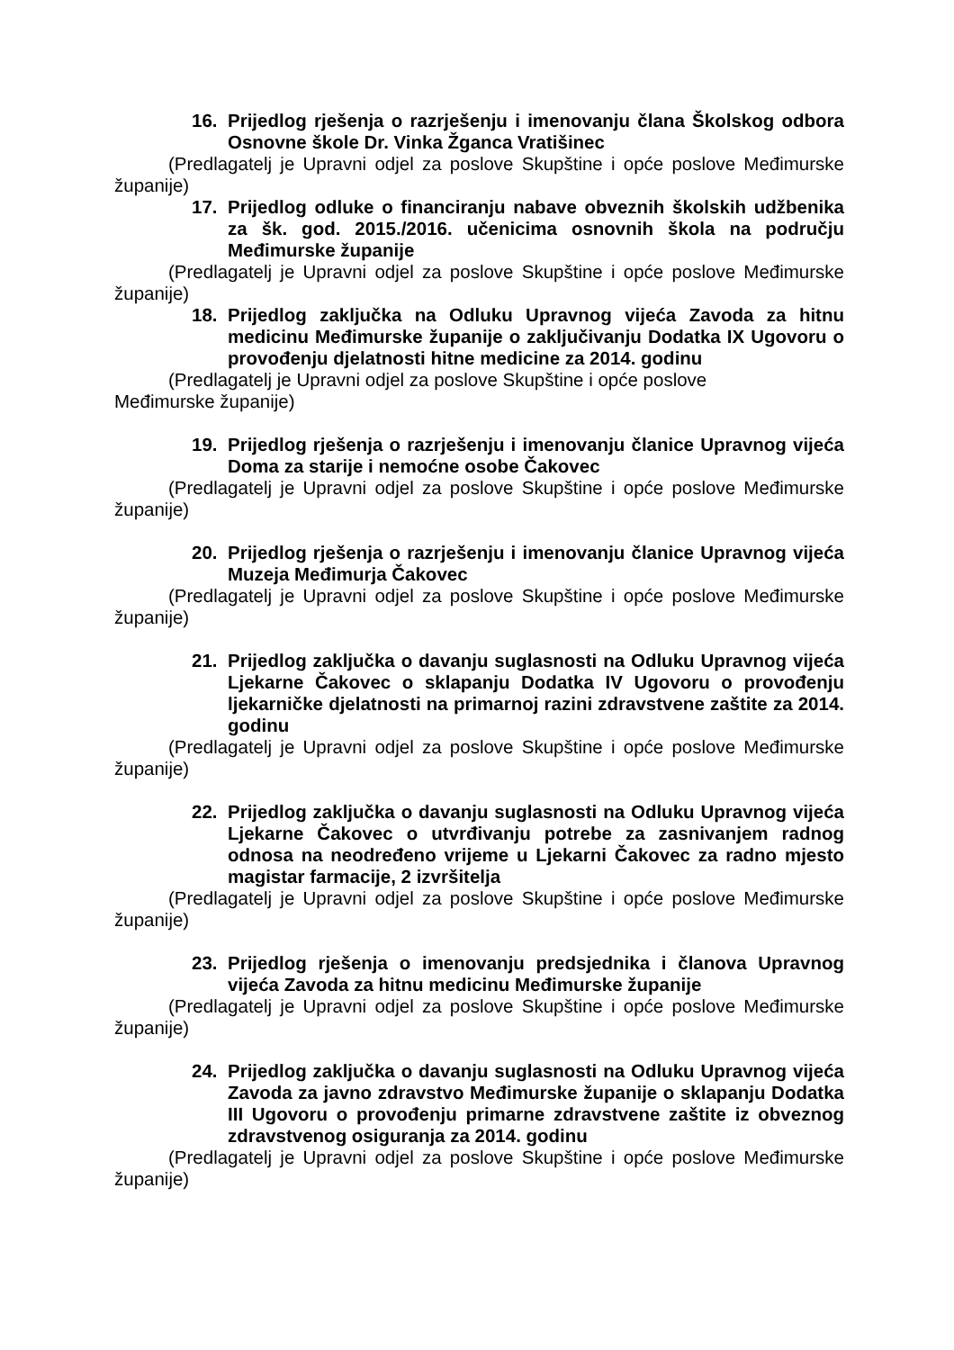16. Prijedlog rješenja o razrješenju i imenovanju člana Školskog odbora Osnovne škole Dr. Vinka Žganca Vratišinec
(Predlagatelj je Upravni odjel za poslove Skupštine i opće poslove Međimurske županije)
17. Prijedlog odluke o financiranju nabave obveznih školskih udžbenika za šk. god. 2015./2016. učenicima osnovnih škola na području Međimurske županije
(Predlagatelj je Upravni odjel za poslove Skupštine i opće poslove Međimurske županije)
18. Prijedlog zaključka na Odluku Upravnog vijeća Zavoda za hitnu medicinu Međimurske županije o zaključivanju Dodatka IX Ugovoru o provođenju djelatnosti hitne medicine za 2014. godinu
(Predlagatelj je Upravni odjel za poslove Skupštine i opće poslove
Međimurske županije)
19. Prijedlog rješenja o razrješenju i imenovanju članice Upravnog vijeća Doma za starije i nemoćne osobe Čakovec
(Predlagatelj je Upravni odjel za poslove Skupštine i opće poslove Međimurske županije)
20. Prijedlog rješenja o razrješenju i imenovanju članice Upravnog vijeća Muzeja Međimurja Čakovec
(Predlagatelj je Upravni odjel za poslove Skupštine i opće poslove Međimurske županije)
21. Prijedlog zaključka o davanju suglasnosti na Odluku Upravnog vijeća Ljekarne Čakovec o sklapanju Dodatka IV Ugovoru o provođenju ljekarničke djelatnosti na primarnoj razini zdravstvene zaštite za 2014. godinu
(Predlagatelj je Upravni odjel za poslove Skupštine i opće poslove Međimurske županije)
22. Prijedlog zaključka o davanju suglasnosti na Odluku Upravnog vijeća Ljekarne Čakovec o utvrđivanju potrebe za zasnivanjem radnog odnosa na neodređeno vrijeme u Ljekarni Čakovec za radno mjesto magistar farmacije, 2 izvršitelja
(Predlagatelj je Upravni odjel za poslove Skupštine i opće poslove Međimurske županije)
23. Prijedlog rješenja o imenovanju predsjednika i članova Upravnog vijeća Zavoda za hitnu medicinu Međimurske županije
(Predlagatelj je Upravni odjel za poslove Skupštine i opće poslove Međimurske županije)
24. Prijedlog zaključka o davanju suglasnosti na Odluku Upravnog vijeća Zavoda za javno zdravstvo Međimurske županije o sklapanju Dodatka III Ugovoru o provođenju primarne zdravstvene zaštite iz obveznog zdravstvenog osiguranja za 2014. godinu
(Predlagatelj je Upravni odjel za poslove Skupštine i opće poslove Međimurske županije)